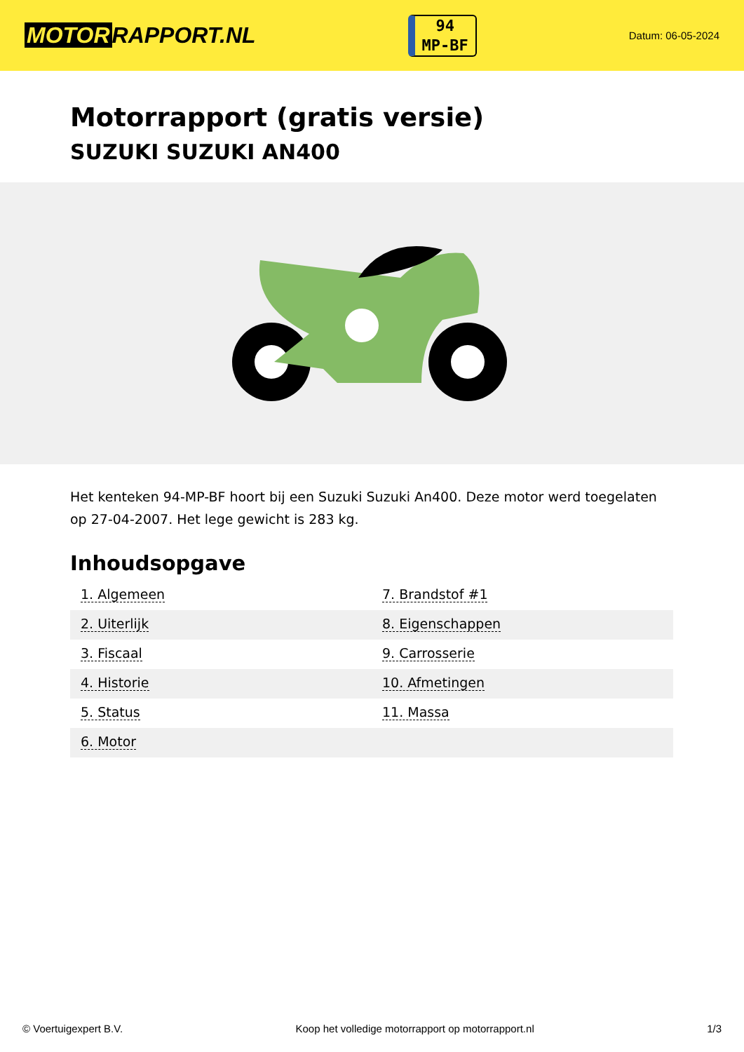MOTOR RAPPORT.NL
94
MP-BF
Datum: 06-05-2024
Motorrapport (gratis versie)
SUZUKI SUZUKI AN400
Het kenteken 94-MP-BF hoort bij een Suzuki Suzuki An400. Deze motor werd toegelaten op 27-04-2007. Het lege gewicht is 283 kg.
Inhoudsopgave
| 1. Algemeen | 7. Brandstof #1 |
| 2. Uiterlijk | 8. Eigenschappen |
| 3. Fiscaal | 9. Carrosserie |
| 4. Historie | 10. Afmetingen |
| 5. Status | 11. Massa |
| 6. Motor | |
© Voertuigexpert B.V. Koop het volledige motorrapport op motorrapport.nl
1/3